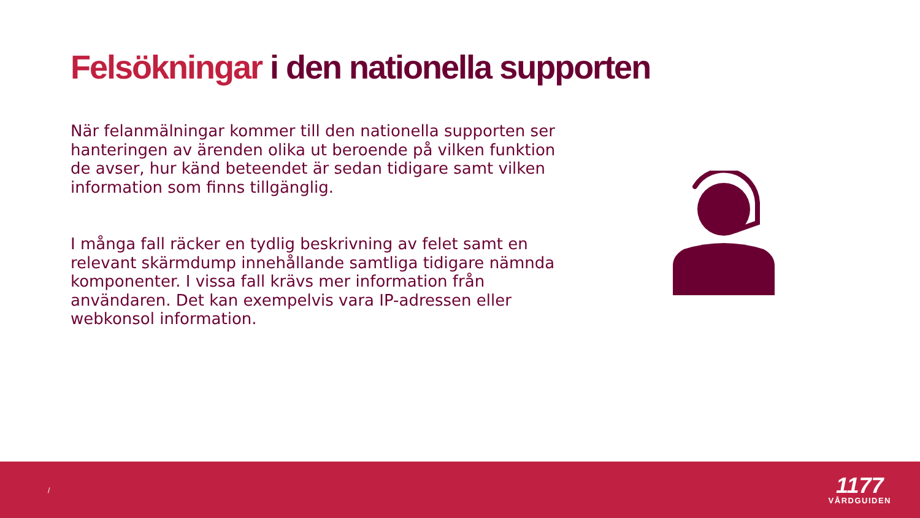Felsökningar i den nationella supporten
När felanmälningar kommer till den nationella supporten ser hanteringen av ärenden olika ut beroende på vilken funktion de avser, hur känd beteendet är sedan tidigare samt vilken information som finns tillgänglig.
I många fall räcker en tydlig beskrivning av felet samt en relevant skärmdump innehållande samtliga tidigare nämnda komponenter. I vissa fall krävs mer information från användaren. Det kan exempelvis vara IP-adressen eller webkonsol information.
/
1177
VÅRDGUIDEN